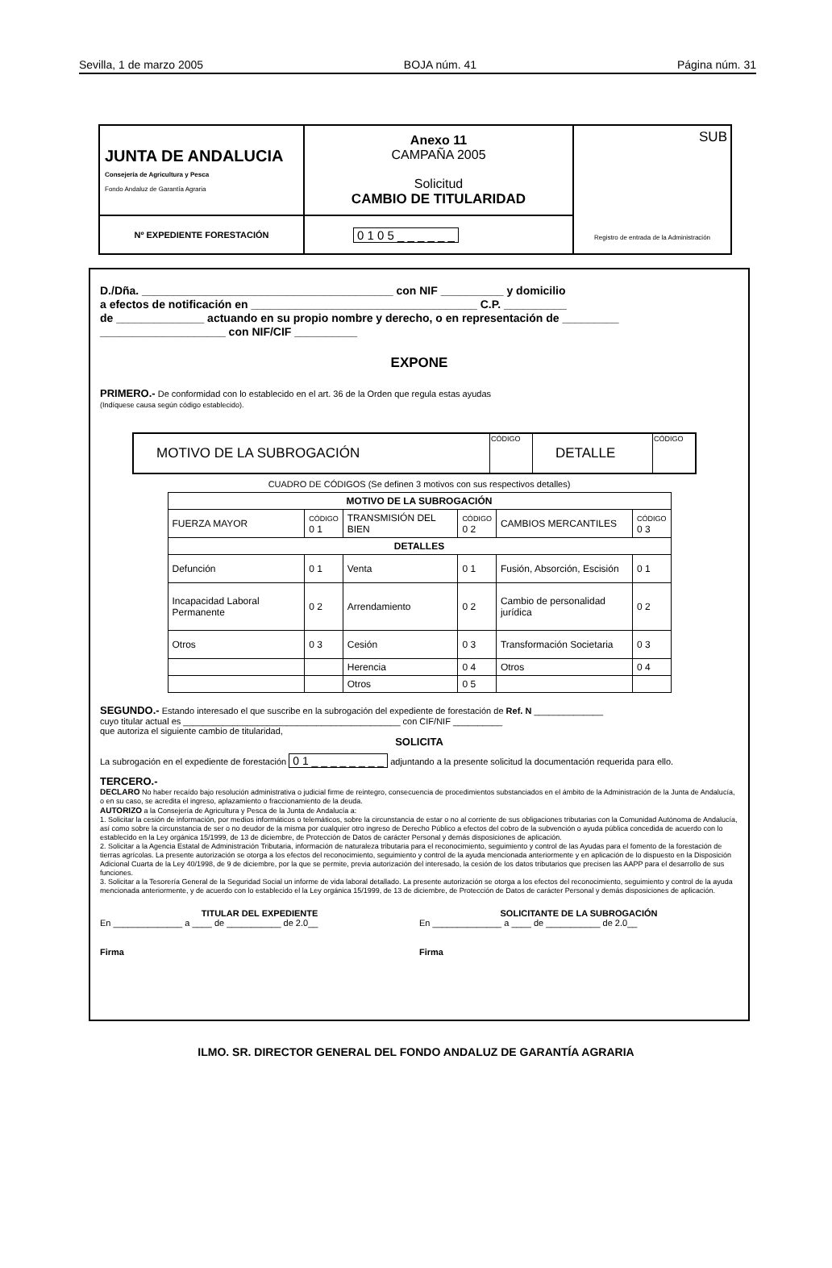Sevilla, 1 de marzo 2005 BOJA núm. 41 Página núm. 31
| JUNTA DE ANDALUCIA Consejería de Agricultura y Pesca Fondo Andaluz de Garantía Agraria | Anexo 11 CAMPAÑA 2005 Solicitud CAMBIO DE TITULARIDAD | SUB Registro de entrada de la Administración |
| Nº EXPEDIENTE FORESTACIÓN | 0 1 0 5 _ _ _ _ _ _ | |
D./Dña. ________________________________________ con NIF __________ y domicilio
a efectos de notificación en ____________________________________ C.P. __________
de ______________ actuando en su propio nombre y derecho, o en representación de _________
____________________ con NIF/CIF __________
EXPONE
PRIMERO.- De conformidad con lo establecido en el art. 36 de la Orden que regula estas ayudas
(Indíquese causa según código establecido).
| MOTIVO DE LA SUBROGACIÓN | CÓDIGO | DETALLE | CÓDIGO |
CUADRO DE CÓDIGOS (Se definen 3 motivos con sus respectivos detalles)
| MOTIVO DE LA SUBROGACIÓN | | | | | |
| --- | --- | --- | --- | --- | --- |
| FUERZA MAYOR | CÓDIGO 0 1 | TRANSMISIÓN DEL BIEN | CÓDIGO 0 2 | CAMBIOS MERCANTILES | CÓDIGO 0 3 |
| DETALLES | | | | | |
| Defunción | 0 1 | Venta | 0 1 | Fusión, Absorción, Escisión | 0 1 |
| Incapacidad Laboral Permanente | 0 2 | Arrendamiento | 0 2 | Cambio de personalidad jurídica | 0 2 |
| Otros | 0 3 | Cesión | 0 3 | Transformación Societaria | 0 3 |
| | | Herencia | 0 4 | Otros | 0 4 |
| | | Otros | 0 5 | | |
SEGUNDO.- Estando interesado el que suscribe en la subrogación del expediente de forestación de Ref. N ______________
cuyo titular actual es ____________________________________________ con CIF/NIF __________
que autoriza el siguiente cambio de titularidad,
SOLICITA
La subrogación en el expediente de forestación 0 1 _ _ _ _ _ _ _ _ adjuntando a la presente solicitud la documentación requerida para ello.
TERCERO.-
DECLARO No haber recaído bajo resolución administrativa o judicial firme de reintegro, consecuencia de procedimientos substanciados en el ámbito de la Administración de la Junta de Andalucía, o en su caso, se acredita el ingreso, aplazamiento o fraccionamiento de la deuda.
AUTORIZO a la Consejería de Agricultura y Pesca de la Junta de Andalucía a:
1. Solicitar la cesión de información, por medios informáticos o telemáticos, sobre la circunstancia de estar o no al corriente de sus obligaciones tributarias con la Comunidad Autónoma de Andalucía, así como sobre la circunstancia de ser o no deudor de la misma por cualquier otro ingreso de Derecho Público a efectos del cobro de la subvención o ayuda pública concedida de acuerdo con lo establecido en la Ley orgánica 15/1999, de 13 de diciembre, de Protección de Datos de carácter Personal y demás disposiciones de aplicación.
2. Solicitar a la Agencia Estatal de Administración Tributaria, información de naturaleza tributaria para el reconocimiento, seguimiento y control de las Ayudas para el fomento de la forestación de tierras agrícolas. La presente autorización se otorga a los efectos del reconocimiento, seguimiento y control de la ayuda mencionada anteriormente y en aplicación de lo dispuesto en la Disposición Adicional Cuarta de la Ley 40/1998, de 9 de diciembre, por la que se permite, previa autorización del interesado, la cesión de los datos tributarios que precisen las AAPP para el desarrollo de sus funciones.
3. Solicitar a la Tesorería General de la Seguridad Social un informe de vida laboral detallado. La presente autorización se otorga a los efectos del reconocimiento, seguimiento y control de la ayuda mencionada anteriormente, y de acuerdo con lo establecido el la Ley orgánica 15/1999, de 13 de diciembre, de Protección de Datos de carácter Personal y demás disposiciones de aplicación.
TITULAR DEL EXPEDIENTE
En ______________ a ____ de ___________ de 2.0__
Firma
SOLICITANTE DE LA SUBROGACIÓN
En ______________ a ____ de ___________ de 2.0__
Firma
ILMO. SR. DIRECTOR GENERAL DEL FONDO ANDALUZ DE GARANTÍA AGRARIA